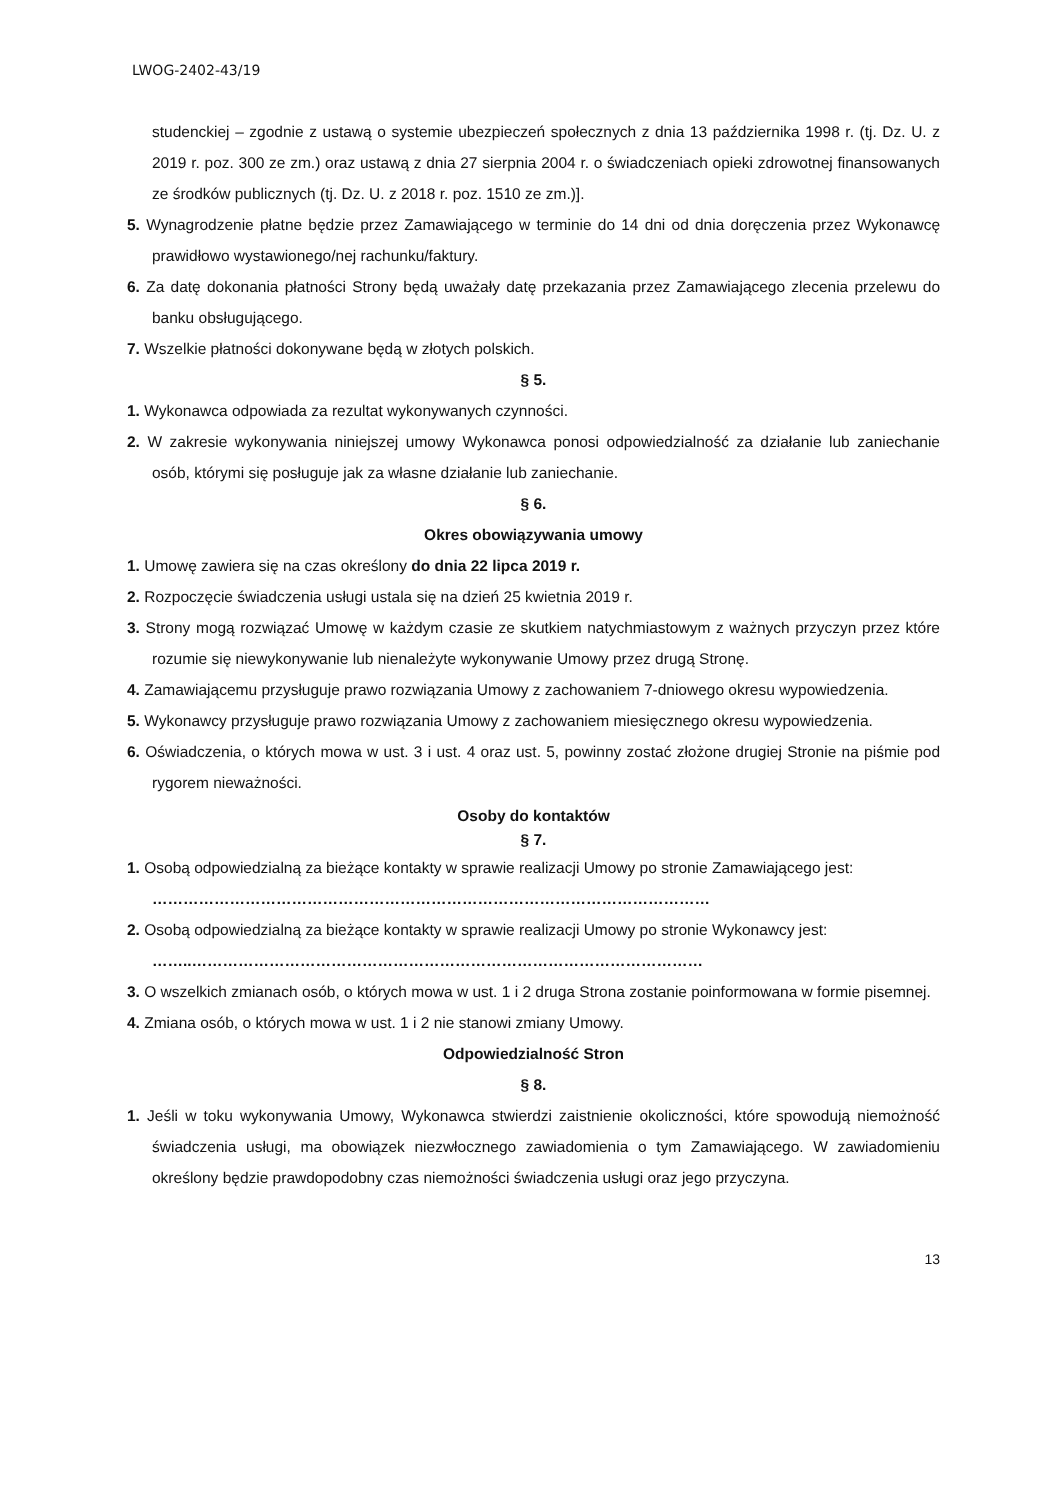LWOG-2402-43/19
studenckiej – zgodnie z ustawą o systemie ubezpieczeń społecznych z dnia 13 października 1998 r. (tj. Dz. U. z 2019 r. poz. 300 ze zm.) oraz ustawą z dnia 27 sierpnia 2004 r. o świadczeniach opieki zdrowotnej finansowanych ze środków publicznych (tj. Dz. U. z 2018 r. poz. 1510 ze zm.)].
5. Wynagrodzenie płatne będzie przez Zamawiającego w terminie do 14 dni od dnia doręczenia przez Wykonawcę prawidłowo wystawionego/nej rachunku/faktury.
6. Za datę dokonania płatności Strony będą uważały datę przekazania przez Zamawiającego zlecenia przelewu do banku obsługującego.
7. Wszelkie płatności dokonywane będą w złotych polskich.
§ 5.
1. Wykonawca odpowiada za rezultat wykonywanych czynności.
2. W zakresie wykonywania niniejszej umowy Wykonawca ponosi odpowiedzialność za działanie lub zaniechanie osób, którymi się posługuje jak za własne działanie lub zaniechanie.
§ 6.
Okres obowiązywania umowy
1. Umowę zawiera się na czas określony do dnia 22 lipca 2019 r.
2. Rozpoczęcie świadczenia usługi ustala się na dzień 25 kwietnia 2019 r.
3. Strony mogą rozwiązać Umowę w każdym czasie ze skutkiem natychmiastowym z ważnych przyczyn przez które rozumie się niewykonywanie lub nienależyte wykonywanie Umowy przez drugą Stronę.
4. Zamawiającemu przysługuje prawo rozwiązania Umowy z zachowaniem 7-dniowego okresu wypowiedzenia.
5. Wykonawcy przysługuje prawo rozwiązania Umowy z zachowaniem miesięcznego okresu wypowiedzenia.
6. Oświadczenia, o których mowa w ust. 3 i ust. 4 oraz ust. 5, powinny zostać złożone drugiej Stronie na piśmie pod rygorem nieważności.
Osoby do kontaktów
§ 7.
1. Osobą odpowiedzialną za bieżące kontakty w sprawie realizacji Umowy po stronie Zamawiającego jest: ………………………………………………………………………………………………
2. Osobą odpowiedzialną za bieżące kontakty w sprawie realizacji Umowy po stronie Wykonawcy jest: ……..………………………………………………………………………………………
3. O wszelkich zmianach osób, o których mowa w ust. 1 i 2 druga Strona zostanie poinformowana w formie pisemnej.
4. Zmiana osób, o których mowa w ust. 1 i 2 nie stanowi zmiany Umowy.
Odpowiedzialność Stron
§ 8.
1. Jeśli w toku wykonywania Umowy, Wykonawca stwierdzi zaistnienie okoliczności, które spowodują niemożność świadczenia usługi, ma obowiązek niezwłocznego zawiadomienia o tym Zamawiającego. W zawiadomieniu określony będzie prawdopodobny czas niemożności świadczenia usługi oraz jego przyczyna.
13